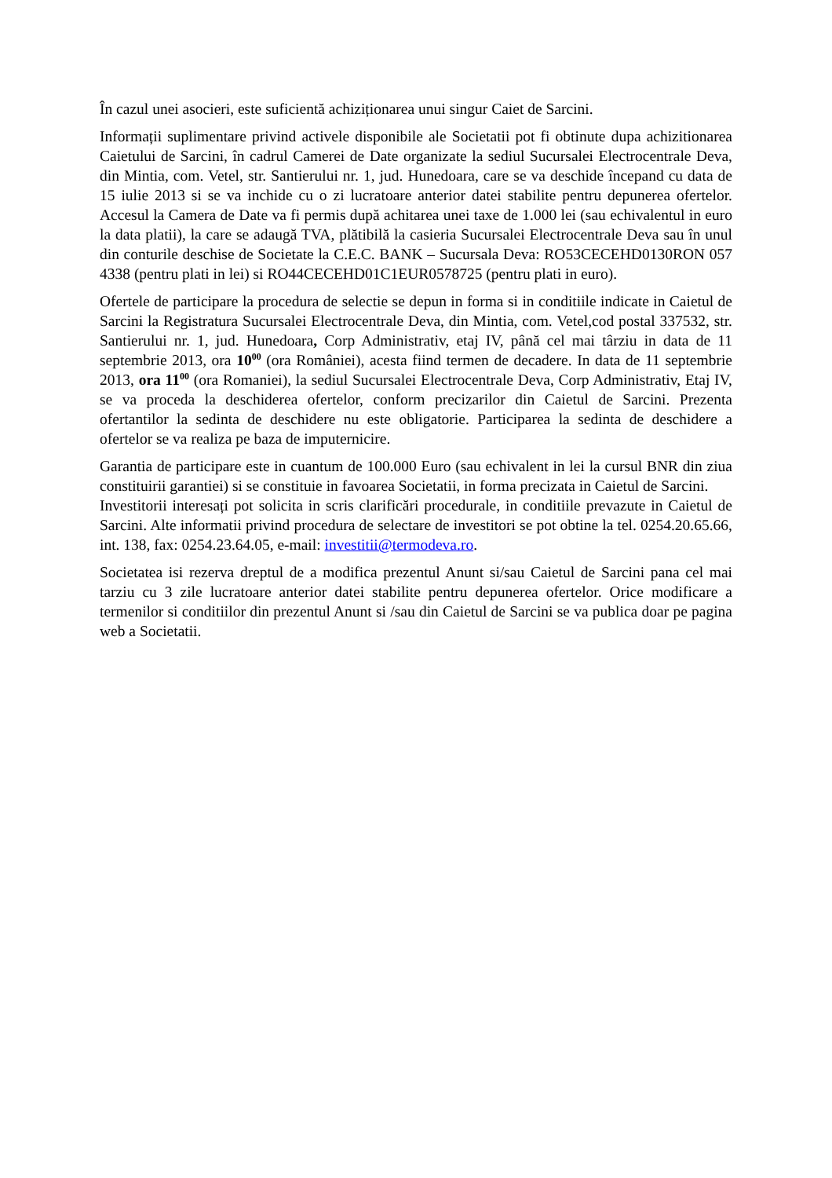În cazul unei asocieri, este suficientă achiziționarea unui singur Caiet de Sarcini.
Informații suplimentare privind activele disponibile ale Societatii pot fi obtinute dupa achizitionarea Caietului de Sarcini, în cadrul Camerei de Date organizate la sediul Sucursalei Electrocentrale Deva, din Mintia, com. Vetel, str. Santierului nr. 1, jud. Hunedoara, care se va deschide începand cu data de 15 iulie 2013 si se va inchide cu o zi lucratoare anterior datei stabilite pentru depunerea ofertelor. Accesul la Camera de Date va fi permis după achitarea unei taxe de 1.000 lei (sau echivalentul in euro la data platii), la care se adaugă TVA, plătibilă la casieria Sucursalei Electrocentrale Deva sau în unul din conturile deschise de Societate la C.E.C. BANK – Sucursala Deva: RO53CECEHD0130RON 057 4338 (pentru plati in lei) si RO44CECEHD01C1EUR0578725 (pentru plati in euro).
Ofertele de participare la procedura de selectie se depun in forma si in conditiile indicate in Caietul de Sarcini la Registratura Sucursalei Electrocentrale Deva, din Mintia, com. Vetel,cod postal 337532, str. Santierului nr. 1, jud. Hunedoara, Corp Administrativ, etaj IV, până cel mai târziu in data de 11 septembrie 2013, ora 10<sup>00</sup> (ora României), acesta fiind termen de decadere. In data de 11 septembrie 2013, ora 11<sup>00</sup> (ora Romaniei), la sediul Sucursalei Electrocentrale Deva, Corp Administrativ, Etaj IV, se va proceda la deschiderea ofertelor, conform precizarilor din Caietul de Sarcini. Prezenta ofertantilor la sedinta de deschidere nu este obligatorie. Participarea la sedinta de deschidere a ofertelor se va realiza pe baza de imputernicire.
Garantia de participare este in cuantum de 100.000 Euro (sau echivalent in lei la cursul BNR din ziua constituirii garantiei) si se constituie in favoarea Societatii, in forma precizata in Caietul de Sarcini.
Investitorii interesați pot solicita in scris clarificări procedurale, in conditiile prevazute in Caietul de Sarcini. Alte informatii privind procedura de selectare de investitori se pot obtine la tel. 0254.20.65.66, int. 138, fax: 0254.23.64.05, e-mail: investitii@termodeva.ro.
Societatea isi rezerva dreptul de a modifica prezentul Anunt si/sau Caietul de Sarcini pana cel mai tarziu cu 3 zile lucratoare anterior datei stabilite pentru depunerea ofertelor. Orice modificare a termenilor si conditiilor din prezentul Anunt si /sau din Caietul de Sarcini se va publica doar pe pagina web a Societatii.